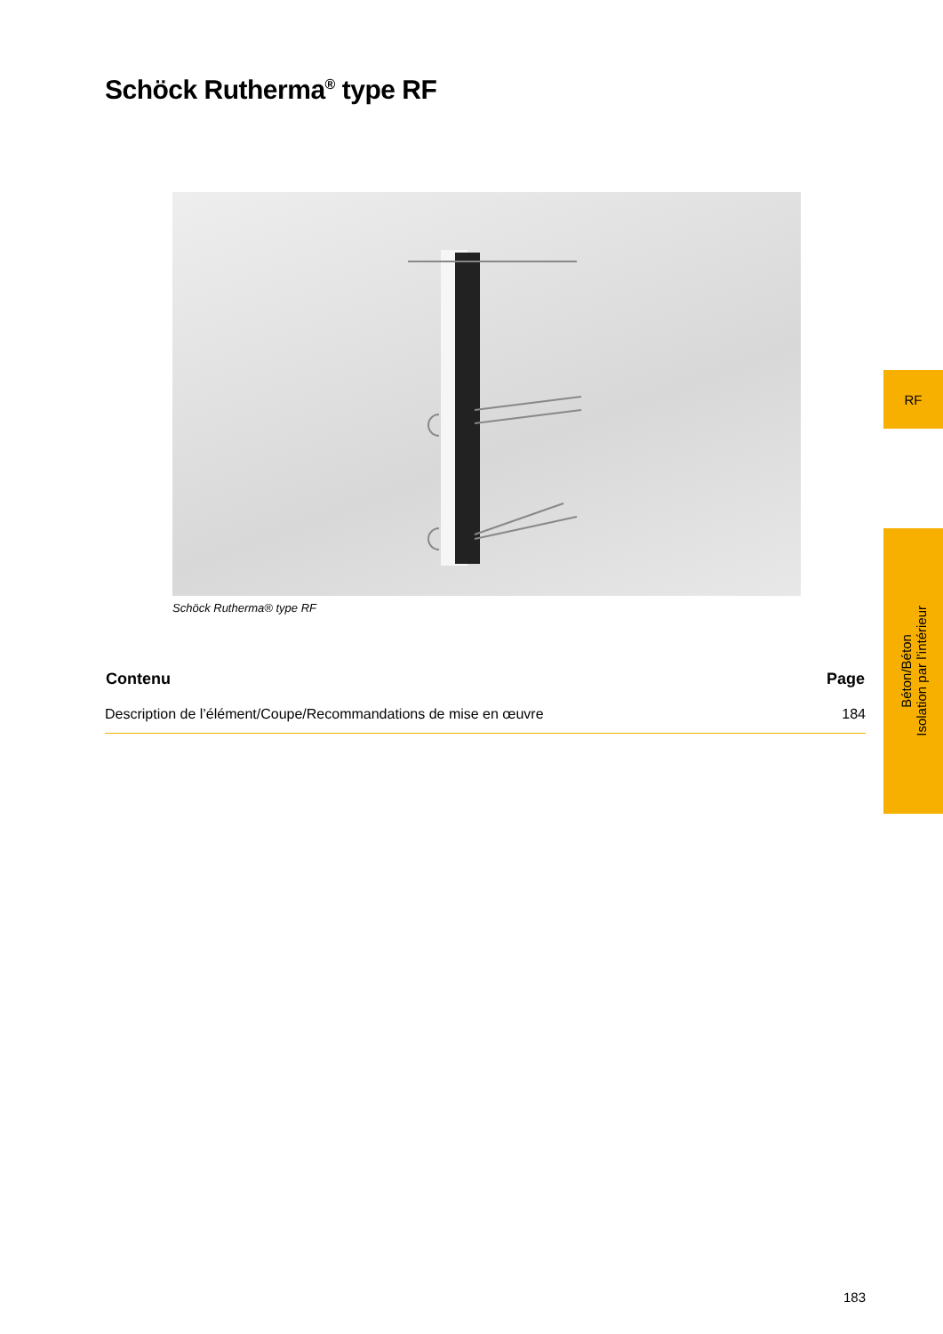Schöck Rutherma<sup>®</sup> type RF
Schöck Rutherma® type RF
| Contenu | Page |
| --- | --- |
| Description de l’élément/Coupe/Recommandations de mise en œuvre | 184 |
RF
Béton/Béton
Isolation par l’intérieur
183